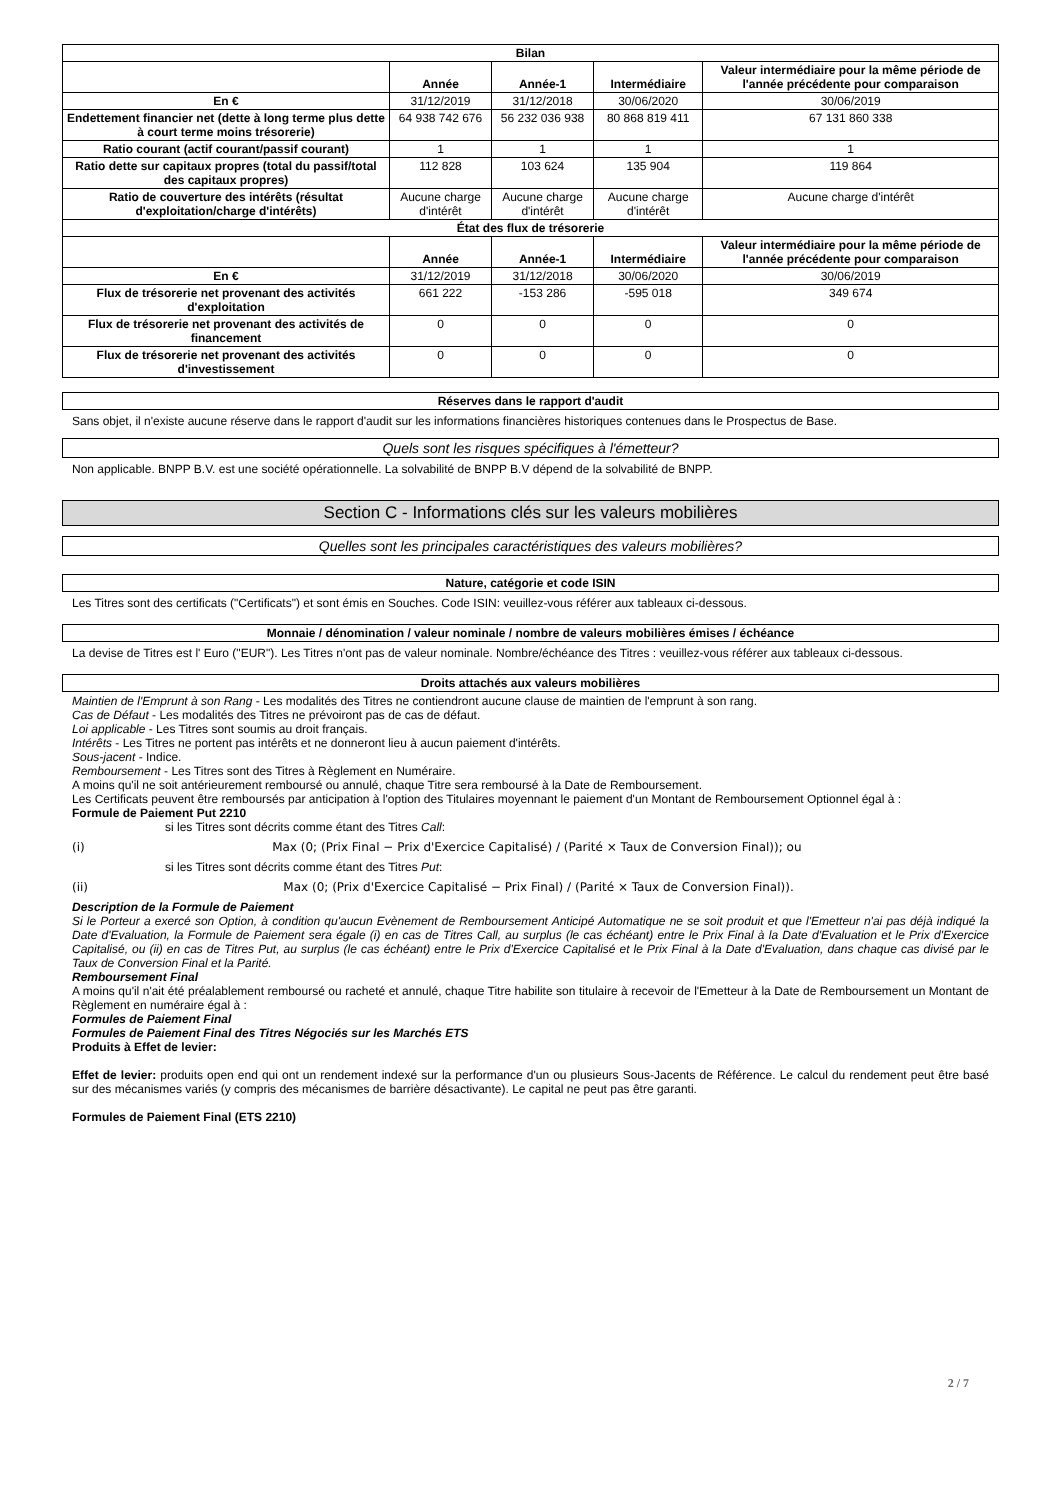| Bilan | | | | |
| --- | --- | --- | --- | --- |
| | Année | Année-1 | Intermédiaire | Valeur intermédiaire pour la même période de l'année précédente pour comparaison |
| En € | 31/12/2019 | 31/12/2018 | 30/06/2020 | 30/06/2019 |
| Endettement financier net (dette à long terme plus dette à court terme moins trésorerie) | 64 938 742 676 | 56 232 036 938 | 80 868 819 411 | 67 131 860 338 |
| Ratio courant (actif courant/passif courant) | 1 | 1 | 1 | 1 |
| Ratio dette sur capitaux propres (total du passif/total des capitaux propres) | 112 828 | 103 624 | 135 904 | 119 864 |
| Ratio de couverture des intérêts (résultat d'exploitation/charge d'intérêts) | Aucune charge d'intérêt | Aucune charge d'intérêt | Aucune charge d'intérêt | Aucune charge d'intérêt |
| État des flux de trésorerie | | | | |
| | Année | Année-1 | Intermédiaire | Valeur intermédiaire pour la même période de l'année précédente pour comparaison |
| En € | 31/12/2019 | 31/12/2018 | 30/06/2020 | 30/06/2019 |
| Flux de trésorerie net provenant des activités d'exploitation | 661 222 | -153 286 | -595 018 | 349 674 |
| Flux de trésorerie net provenant des activités de financement | 0 | 0 | 0 | 0 |
| Flux de trésorerie net provenant des activités d'investissement | 0 | 0 | 0 | 0 |
Réserves dans le rapport d'audit
Sans objet, il n'existe aucune réserve dans le rapport d'audit sur les informations financières historiques contenues dans le Prospectus de Base.
Quels sont les risques spécifiques à l'émetteur?
Non applicable. BNPP B.V. est une société opérationnelle. La solvabilité de BNPP B.V dépend de la solvabilité de BNPP.
Section C - Informations clés sur les valeurs mobilières
Quelles sont les principales caractéristiques des valeurs mobilières?
Nature, catégorie et code ISIN
Les Titres sont des certificats ("Certificats") et sont émis en Souches. Code ISIN: veuillez-vous référer aux tableaux ci-dessous.
Monnaie / dénomination / valeur nominale / nombre de valeurs mobilières émises / échéance
La devise de Titres est l' Euro ("EUR"). Les Titres n'ont pas de valeur nominale. Nombre/échéance des Titres : veuillez-vous référer aux tableaux ci-dessous.
Droits attachés aux valeurs mobilières
Maintien de l'Emprunt à son Rang - Les modalités des Titres ne contiendront aucune clause de maintien de l'emprunt à son rang.
Cas de Défaut - Les modalités des Titres ne prévoiront pas de cas de défaut.
Loi applicable - Les Titres sont soumis au droit français.
Intérêts - Les Titres ne portent pas intérêts et ne donneront lieu à aucun paiement d'intérêts.
Sous-jacent - Indice.
Remboursement - Les Titres sont des Titres à Règlement en Numéraire.
A moins qu'il ne soit antérieurement remboursé ou annulé, chaque Titre sera remboursé à la Date de Remboursement.
Les Certificats peuvent être remboursés par anticipation à l'option des Titulaires moyennant le paiement d'un Montant de Remboursement Optionnel égal à :
Formule de Paiement Put 2210
si les Titres sont décrits comme étant des Titres Call:
(i) Max (0; (Prix Final − Prix d'Exercice Capitalisé) / (Parité × Taux de Conversion Final)); ou
si les Titres sont décrits comme étant des Titres Put:
(ii) Max (0; (Prix d'Exercice Capitalisé − Prix Final) / (Parité × Taux de Conversion Final)).
Description de la Formule de Paiement
Si le Porteur a exercé son Option, à condition qu'aucun Evènement de Remboursement Anticipé Automatique ne se soit produit et que l'Emetteur n'ai pas déjà indiqué la Date d'Evaluation, la Formule de Paiement sera égale (i) en cas de Titres Call, au surplus (le cas échéant) entre le Prix Final à la Date d'Evaluation et le Prix d'Exercice Capitalisé, ou (ii) en cas de Titres Put, au surplus (le cas échéant) entre le Prix d'Exercice Capitalisé et le Prix Final à la Date d'Evaluation, dans chaque cas divisé par le Taux de Conversion Final et la Parité.
Remboursement Final
A moins qu'il n'ait été préalablement remboursé ou racheté et annulé, chaque Titre habilite son titulaire à recevoir de l'Emetteur à la Date de Remboursement un Montant de Règlement en numéraire égal à :
Formules de Paiement Final
Formules de Paiement Final des Titres Négociés sur les Marchés ETS
Produits à Effet de levier:
Effet de levier: produits open end qui ont un rendement indexé sur la performance d'un ou plusieurs Sous-Jacents de Référence. Le calcul du rendement peut être basé sur des mécanismes variés (y compris des mécanismes de barrière désactivante). Le capital ne peut pas être garanti.
Formules de Paiement Final (ETS 2210)
2 / 7